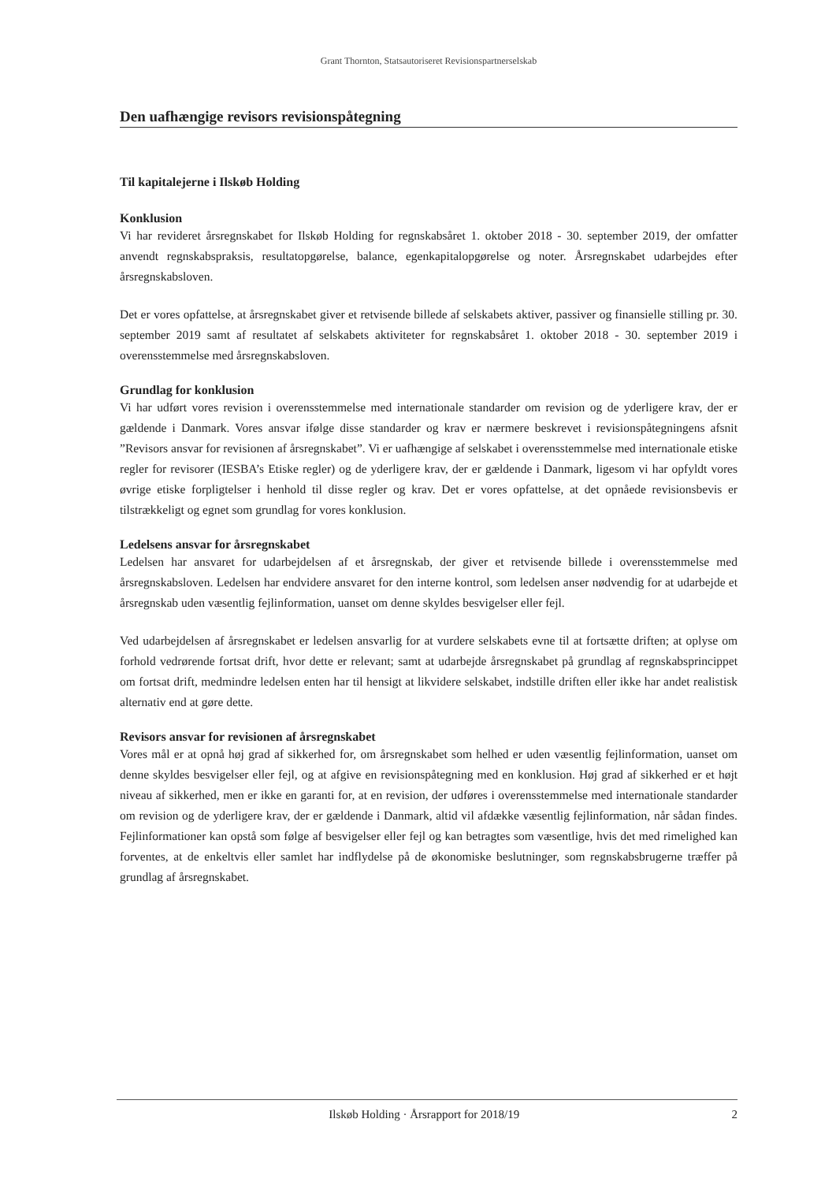Grant Thornton, Statsautoriseret Revisionspartnerselskab
Den uafhængige revisors revisionspåtegning
Til kapitalejerne i Ilskøb Holding
Konklusion
Vi har revideret årsregnskabet for Ilskøb Holding for regnskabsåret 1. oktober 2018 - 30. september 2019, der omfatter anvendt regnskabspraksis, resultatopgørelse, balance, egenkapitalopgørelse og noter. Årsregnskabet udarbejdes efter årsregnskabsloven.
Det er vores opfattelse, at årsregnskabet giver et retvisende billede af selskabets aktiver, passiver og finansielle stilling pr. 30. september 2019 samt af resultatet af selskabets aktiviteter for regnskabsåret 1. oktober 2018 - 30. september 2019 i overensstemmelse med årsregnskabsloven.
Grundlag for konklusion
Vi har udført vores revision i overensstemmelse med internationale standarder om revision og de yderligere krav, der er gældende i Danmark. Vores ansvar ifølge disse standarder og krav er nærmere beskrevet i revisionspåtegningens afsnit ”Revisors ansvar for revisionen af årsregnskabet”. Vi er uafhængige af selskabet i overensstemmelse med internationale etiske regler for revisorer (IESBA’s Etiske regler) og de yderligere krav, der er gældende i Danmark, ligesom vi har opfyldt vores øvrige etiske forpligtelser i henhold til disse regler og krav. Det er vores opfattelse, at det opnåede revisionsbevis er tilstrækkeligt og egnet som grundlag for vores konklusion.
Ledelsens ansvar for årsregnskabet
Ledelsen har ansvaret for udarbejdelsen af et årsregnskab, der giver et retvisende billede i overensstemmelse med årsregnskabsloven. Ledelsen har endvidere ansvaret for den interne kontrol, som ledelsen anser nødvendig for at udarbejde et årsregnskab uden væsentlig fejlinformation, uanset om denne skyldes besvigelser eller fejl.
Ved udarbejdelsen af årsregnskabet er ledelsen ansvarlig for at vurdere selskabets evne til at fortsætte driften; at oplyse om forhold vedrørende fortsat drift, hvor dette er relevant; samt at udarbejde årsregnskabet på grundlag af regnskabsprincippet om fortsat drift, medmindre ledelsen enten har til hensigt at likvidere selskabet, indstille driften eller ikke har andet realistisk alternativ end at gøre dette.
Revisors ansvar for revisionen af årsregnskabet
Vores mål er at opnå høj grad af sikkerhed for, om årsregnskabet som helhed er uden væsentlig fejlinformation, uanset om denne skyldes besvigelser eller fejl, og at afgive en revisionspåtegning med en konklusion. Høj grad af sikkerhed er et højt niveau af sikkerhed, men er ikke en garanti for, at en revision, der udføres i overensstemmelse med internationale standarder om revision og de yderligere krav, der er gældende i Danmark, altid vil afdække væsentlig fejlinformation, når sådan findes. Fejlinformationer kan opstå som følge af besvigelser eller fejl og kan betragtes som væsentlige, hvis det med rimelighed kan forventes, at de enkeltvis eller samlet har indflydelse på de økonomiske beslutninger, som regnskabsbrugerne træffer på grundlag af årsregnskabet.
Ilskøb Holding · Årsrapport for 2018/19 2